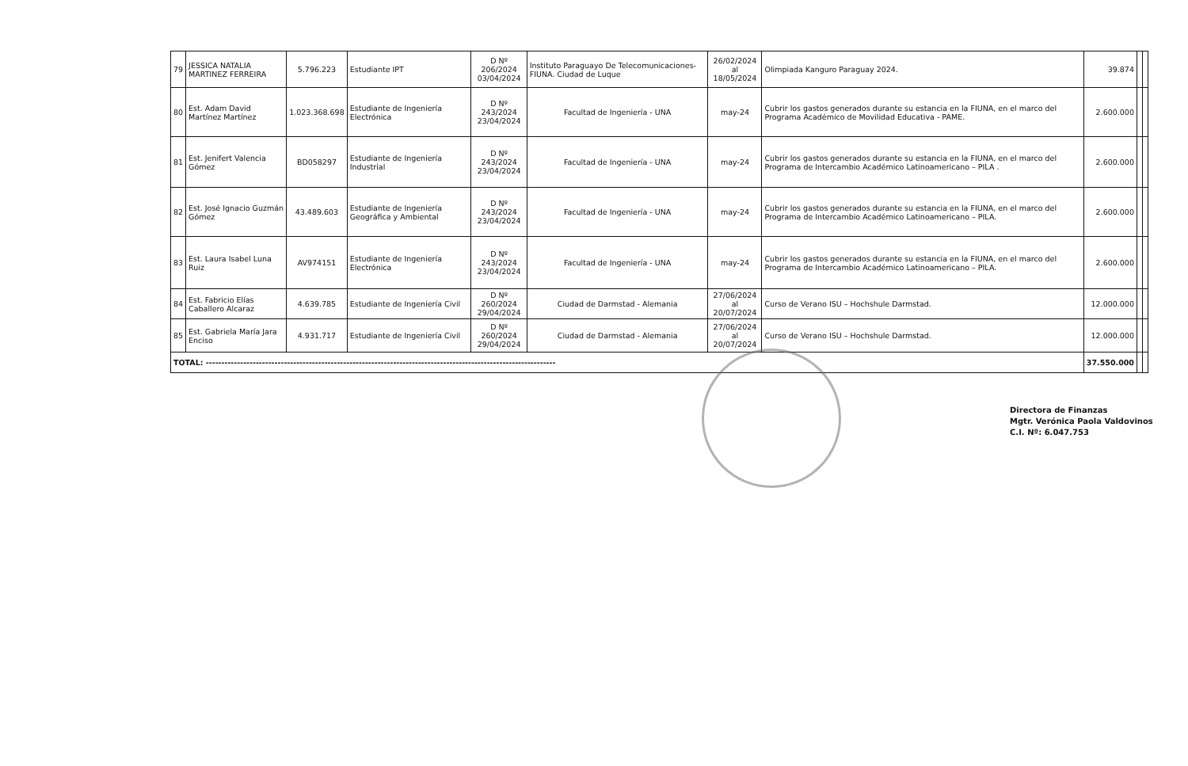| 79 | JESSICA NATALIA MARTINEZ FERREIRA | 5.796.223 | Estudiante IPT | D Nº 206/2024 03/04/2024 | Instituto Paraguayo De Telecomunicaciones-FIUNA. Ciudad de Luque | 26/02/2024 al 18/05/2024 | Olimpiada Kanguro Paraguay 2024. | 39.874 | | |
| 80 | Est. Adam David Martínez Martínez | 1.023.368.698 | Estudiante de Ingeniería Electrónica | D Nº 243/2024 23/04/2024 | Facultad de Ingeniería - UNA | may-24 | Cubrir los gastos generados durante su estancia en la FIUNA, en el marco del Programa Académico de Movilidad Educativa - PAME. | 2.600.000 | | |
| 81 | Est. Jenifert Valencia Gómez | BD058297 | Estudiante de Ingeniería Industrial | D Nº 243/2024 23/04/2024 | Facultad de Ingeniería - UNA | may-24 | Cubrir los gastos generados durante su estancia en la FIUNA, en el marco del Programa de Intercambio Académico Latinoamericano – PILA . | 2.600.000 | | |
| 82 | Est. José Ignacio Guzmán Gómez | 43.489.603 | Estudiante de Ingeniería Geográfica y Ambiental | D Nº 243/2024 23/04/2024 | Facultad de Ingeniería - UNA | may-24 | Cubrir los gastos generados durante su estancia en la FIUNA, en el marco del Programa de Intercambio Académico Latinoamericano – PILA. | 2.600.000 | | |
| 83 | Est. Laura Isabel Luna Ruiz | AV974151 | Estudiante de Ingeniería Electrónica | D Nº 243/2024 23/04/2024 | Facultad de Ingeniería - UNA | may-24 | Cubrir los gastos generados durante su estancia en la FIUNA, en el marco del Programa de Intercambio Académico Latinoamericano – PILA. | 2.600.000 | | |
| 84 | Est. Fabricio Elías Caballero Alcaraz | 4.639.785 | Estudiante de Ingeniería Civil | D Nº 260/2024 29/04/2024 | Ciudad de Darmstad - Alemania | 27/06/2024 al 20/07/2024 | Curso de Verano ISU – Hochshule Darmstad. | 12.000.000 | | |
| 85 | Est. Gabriela María Jara Enciso | 4.931.717 | Estudiante de Ingeniería Civil | D Nº 260/2024 29/04/2024 | Ciudad de Darmstad - Alemania | 27/06/2024 al 20/07/2024 | Curso de Verano ISU – Hochshule Darmstad. | 12.000.000 | | |
| TOTAL: ---------------------------------------------------------------------------------------------------------------- | | | | | | | | 37.550.000 | | |
Directora de Finanzas
Mgtr. Verónica Paola Valdovinos
C.I. Nº: 6.047.753